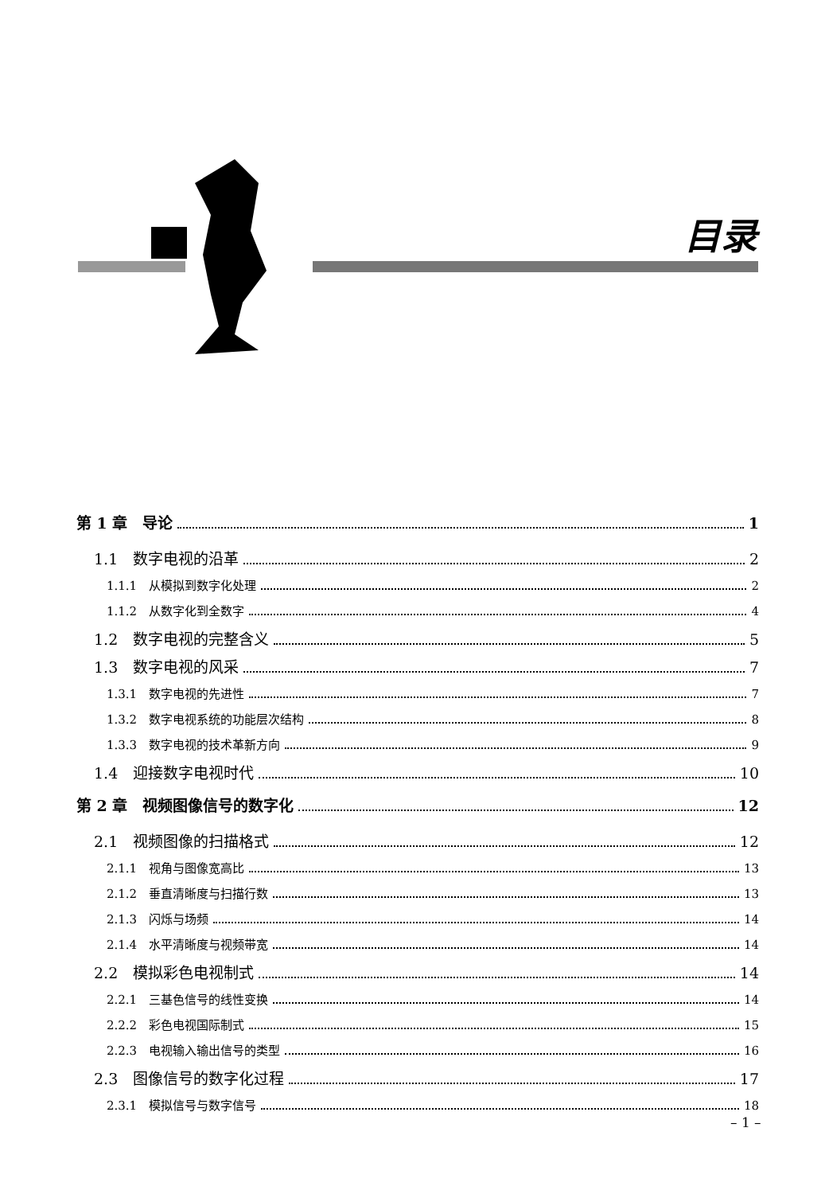目录
第 1 章　导论 1
1.1　数字电视的沿革 2
1.1.1　从模拟到数字化处理 2
1.1.2　从数字化到全数字 4
1.2　数字电视的完整含义 5
1.3　数字电视的风采 7
1.3.1　数字电视的先进性 7
1.3.2　数字电视系统的功能层次结构 8
1.3.3　数字电视的技术革新方向 9
1.4　迎接数字电视时代 10
第 2 章　视频图像信号的数字化 12
2.1　视频图像的扫描格式 12
2.1.1　视角与图像宽高比 13
2.1.2　垂直清晰度与扫描行数 13
2.1.3　闪烁与场频 14
2.1.4　水平清晰度与视频带宽 14
2.2　模拟彩色电视制式 14
2.2.1　三基色信号的线性变换 14
2.2.2　彩色电视国际制式 15
2.2.3　电视输入输出信号的类型 16
2.3　图像信号的数字化过程 17
2.3.1　模拟信号与数字信号 18
– 1 –